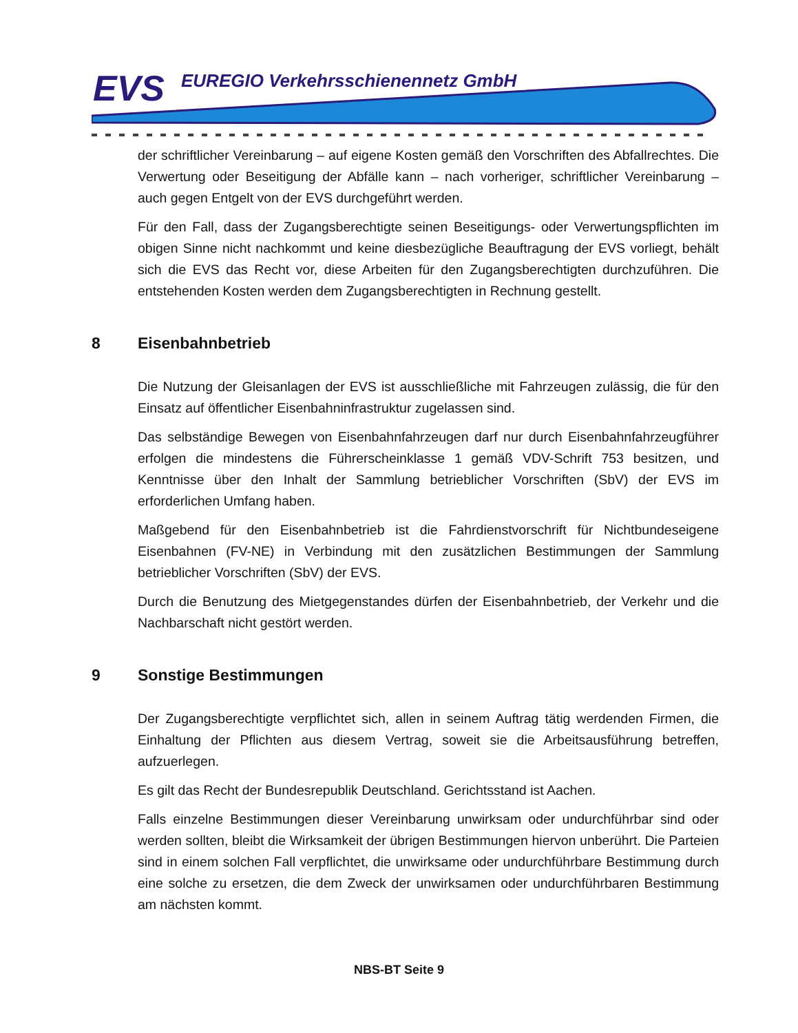EVS
EUREGIO Verkehrsschienennetz GmbH
der schriftlicher Vereinbarung – auf eigene Kosten gemäß den Vorschriften des Abfallrechtes. Die Verwertung oder Beseitigung der Abfälle kann – nach vorheriger, schriftlicher Vereinbarung – auch gegen Entgelt von der EVS durchgeführt werden.
Für den Fall, dass der Zugangsberechtigte seinen Beseitigungs- oder Verwertungspflichten im obigen Sinne nicht nachkommt und keine diesbezügliche Beauftragung der EVS vorliegt, behält sich die EVS das Recht vor, diese Arbeiten für den Zugangsberechtigten durchzuführen. Die entstehenden Kosten werden dem Zugangsberechtigten in Rechnung gestellt.
8 Eisenbahnbetrieb
Die Nutzung der Gleisanlagen der EVS ist ausschließliche mit Fahrzeugen zulässig, die für den Einsatz auf öffentlicher Eisenbahninfrastruktur zugelassen sind.
Das selbständige Bewegen von Eisenbahnfahrzeugen darf nur durch Eisenbahnfahrzeugführer erfolgen die mindestens die Führerscheinklasse 1 gemäß VDV-Schrift 753 besitzen, und Kenntnisse über den Inhalt der Sammlung betrieblicher Vorschriften (SbV) der EVS im erforderlichen Umfang haben.
Maßgebend für den Eisenbahnbetrieb ist die Fahrdienstvorschrift für Nichtbundeseigene Eisenbahnen (FV-NE) in Verbindung mit den zusätzlichen Bestimmungen der Sammlung betrieblicher Vorschriften (SbV) der EVS.
Durch die Benutzung des Mietgegenstandes dürfen der Eisenbahnbetrieb, der Verkehr und die Nachbarschaft nicht gestört werden.
9 Sonstige Bestimmungen
Der Zugangsberechtigte verpflichtet sich, allen in seinem Auftrag tätig werdenden Firmen, die Einhaltung der Pflichten aus diesem Vertrag, soweit sie die Arbeitsausführung betreffen, aufzuerlegen.
Es gilt das Recht der Bundesrepublik Deutschland. Gerichtsstand ist Aachen.
Falls einzelne Bestimmungen dieser Vereinbarung unwirksam oder undurchführbar sind oder werden sollten, bleibt die Wirksamkeit der übrigen Bestimmungen hiervon unberührt. Die Parteien sind in einem solchen Fall verpflichtet, die unwirksame oder undurchführbare Bestimmung durch eine solche zu ersetzen, die dem Zweck der unwirksamen oder undurchführbaren Bestimmung am nächsten kommt.
NBS-BT Seite 9